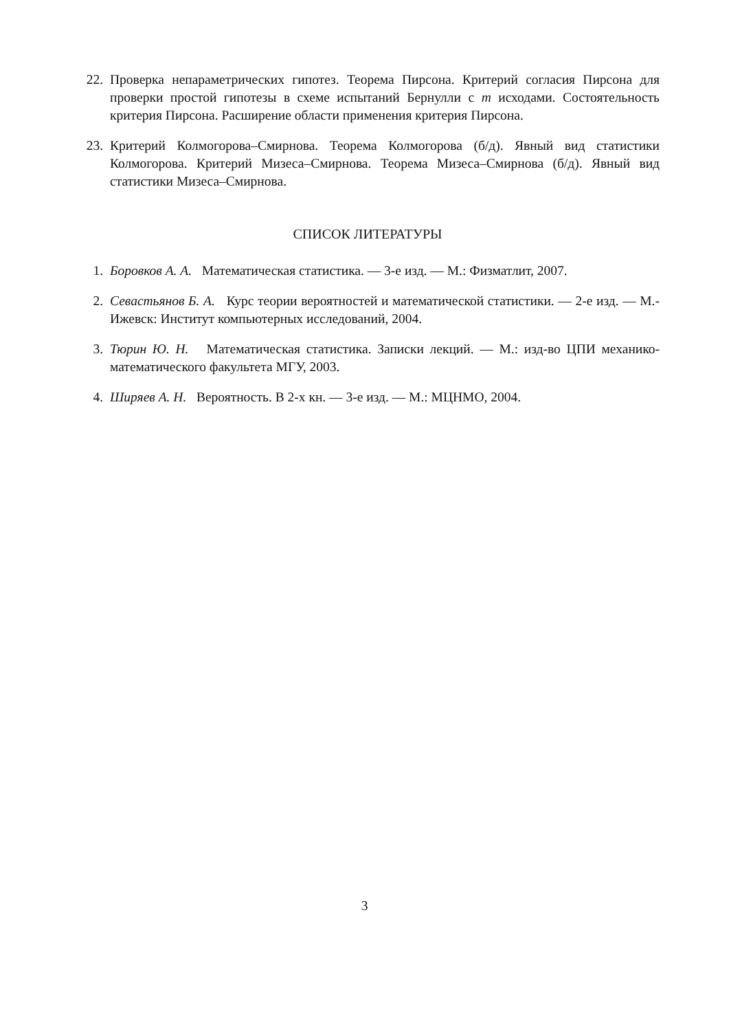22. Проверка непараметрических гипотез. Теорема Пирсона. Критерий согласия Пирсона для проверки простой гипотезы в схеме испытаний Бернулли с m исходами. Состоятельность критерия Пирсона. Расширение области применения критерия Пирсона.
23. Критерий Колмогорова–Смирнова. Теорема Колмогорова (б/д). Явный вид статистики Колмогорова. Критерий Мизеса–Смирнова. Теорема Мизеса–Смирнова (б/д). Явный вид статистики Мизеса–Смирнова.
СПИСОК ЛИТЕРАТУРЫ
1. Боровков А. А. Математическая статистика. — 3-е изд. — М.: Физматлит, 2007.
2. Севастьянов Б. А. Курс теории вероятностей и математической статистики. — 2-е изд. — М.-Ижевск: Институт компьютерных исследований, 2004.
3. Тюрин Ю. Н. Математическая статистика. Записки лекций. — М.: изд-во ЦПИ механико-математического факультета МГУ, 2003.
4. Ширяев А. Н. Вероятность. В 2-х кн. — 3-е изд. — М.: МЦНМО, 2004.
3